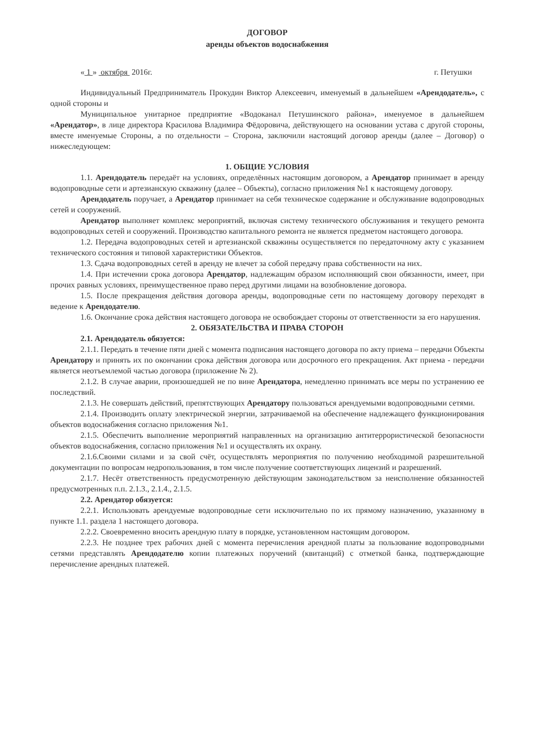ДОГОВОР
аренды объектов водоснабжения
« 1 » октября 2016г. г. Петушки
Индивидуальный Предприниматель Прокудин Виктор Алексеевич, именуемый в дальнейшем «Арендодатель», с одной стороны и
Муниципальное унитарное предприятие «Водоканал Петушинского района», именуемое в дальнейшем «Арендатор», в лице директора Красилова Владимира Фёдоровича, действующего на основании устава с другой стороны, вместе именуемые Стороны, а по отдельности – Сторона, заключили настоящий договор аренды (далее – Договор) о нижеследующем:
1. ОБЩИЕ УСЛОВИЯ
1.1. Арендодатель передаёт на условиях, определённых настоящим договором, а Арендатор принимает в аренду водопроводные сети и артезианскую скважину (далее – Объекты), согласно приложения №1 к настоящему договору.
Арендодатель поручает, а Арендатор принимает на себя техническое содержание и обслуживание водопроводных сетей и сооружений.
Арендатор выполняет комплекс мероприятий, включая систему технического обслуживания и текущего ремонта водопроводных сетей и сооружений. Производство капитального ремонта не является предметом настоящего договора.
1.2. Передача водопроводных сетей и артезианской скважины осуществляется по передаточному акту с указанием технического состояния и типовой характеристики Объектов.
1.3. Сдача водопроводных сетей в аренду не влечет за собой передачу права собственности на них.
1.4. При истечении срока договора Арендатор, надлежащим образом исполняющий свои обязанности, имеет, при прочих равных условиях, преимущественное право перед другими лицами на возобновление договора.
1.5. После прекращения действия договора аренды, водопроводные сети по настоящему договору переходят в ведение к Арендодателю.
1.6. Окончание срока действия настоящего договора не освобождает стороны от ответственности за его нарушения.
2. ОБЯЗАТЕЛЬСТВА И ПРАВА СТОРОН
2.1. Арендодатель обязуется:
2.1.1. Передать в течение пяти дней с момента подписания настоящего договора по акту приема – передачи Объекты Арендатору и принять их по окончании срока действия договора или досрочного его прекращения. Акт приема - передачи является неотъемлемой частью договора (приложение № 2).
2.1.2. В случае аварии, произошедшей не по вине Арендатора, немедленно принимать все меры по устранению ее последствий.
2.1.3. Не совершать действий, препятствующих Арендатору пользоваться арендуемыми водопроводными сетями.
2.1.4. Производить оплату электрической энергии, затрачиваемой на обеспечение надлежащего функционирования объектов водоснабжения согласно приложения №1.
2.1.5. Обеспечить выполнение мероприятий направленных на организацию антитеррористической безопасности объектов водоснабжения, согласно приложения №1 и осуществлять их охрану.
2.1.6.Своими силами и за свой счёт, осуществлять мероприятия по получению необходимой разрешительной документации по вопросам недропользования, в том числе получение соответствующих лицензий и разрешений.
2.1.7. Несёт ответственность предусмотренную действующим законодательством за неисполнение обязанностей предусмотренных п.п. 2.1.3., 2.1.4., 2.1.5.
2.2. Арендатор обязуется:
2.2.1. Использовать арендуемые водопроводные сети исключительно по их прямому назначению, указанному в пункте 1.1. раздела 1 настоящего договора.
2.2.2. Своевременно вносить арендную плату в порядке, установленном настоящим договором.
2.2.3. Не позднее трех рабочих дней с момента перечисления арендной платы за пользование водопроводными сетями представлять Арендодателю копии платежных поручений (квитанций) с отметкой банка, подтверждающие перечисление арендных платежей.